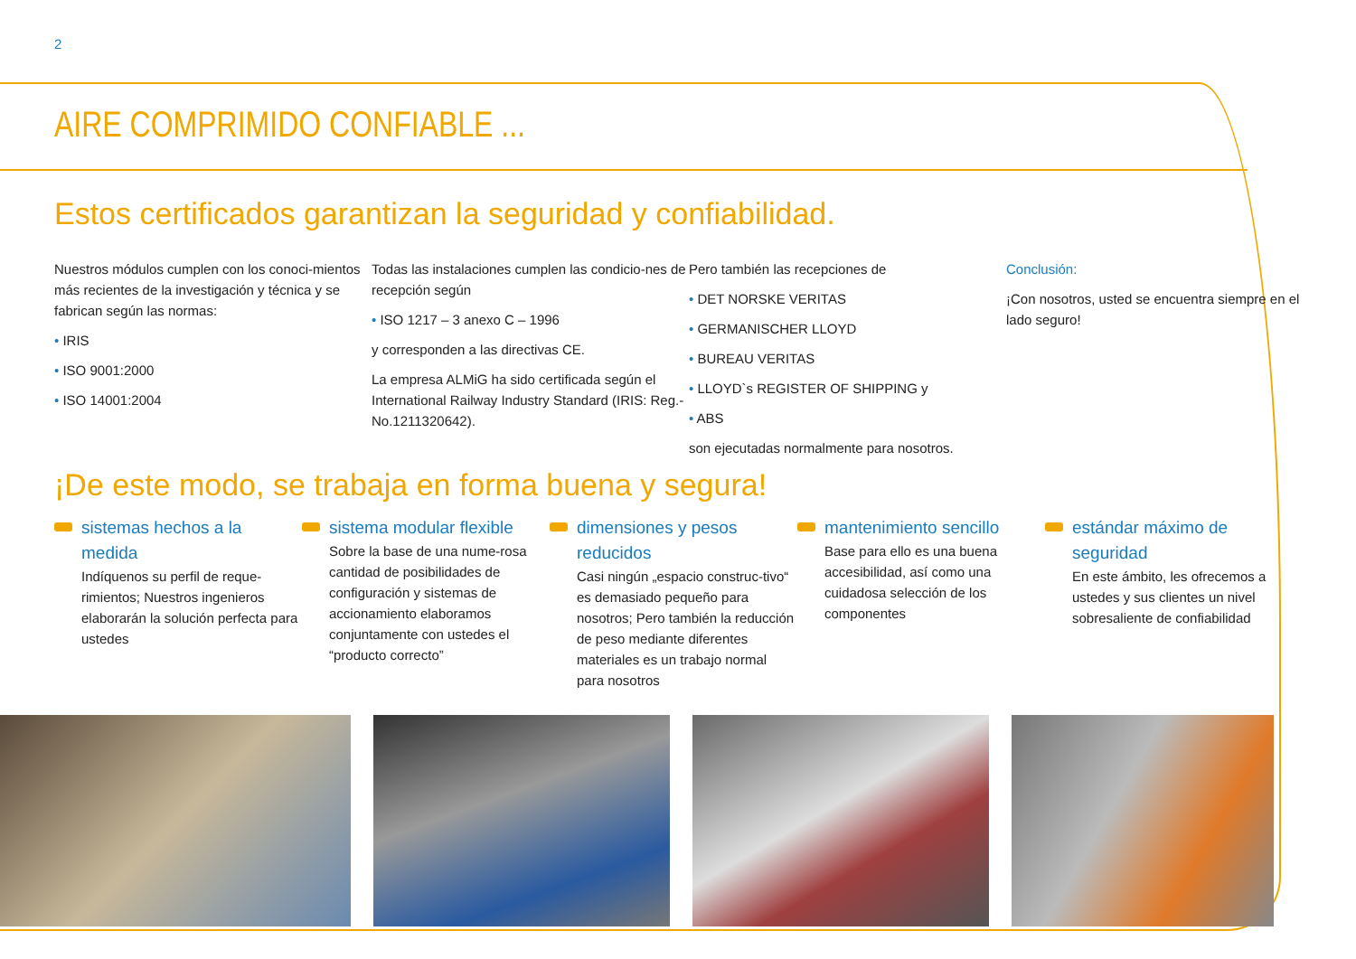2
AIRE COMPRIMIDO CONFIABLE ...
Estos certificados garantizan la seguridad y confiabilidad.
Nuestros módulos cumplen con los conoci-mientos más recientes de la investigación y técnica y se fabrican según las normas:
• IRIS
• ISO 9001:2000
• ISO 14001:2004
Todas las instalaciones cumplen las condicio-nes de recepción según
• ISO 1217 – 3 anexo C – 1996
y corresponden a las directivas CE.
La empresa ALMiG ha sido certificada según el International Railway Industry Standard (IRIS: Reg.-No.1211320642).
Pero también las recepciones de
• DET NORSKE VERITAS
• GERMANISCHER LLOYD
• BUREAU VERITAS
• LLOYD`s REGISTER OF SHIPPING y
• ABS
son ejecutadas normalmente para nosotros.
Conclusión:
¡Con nosotros, usted se encuentra siempre en el lado seguro!
¡De este modo, se trabaja en forma buena y segura!
sistemas hechos a la medida
Indíquenos su perfil de reque-rimientos; Nuestros ingenieros elaborarán la solución perfecta para ustedes
sistema modular flexible
Sobre la base de una nume-rosa cantidad de posibilidades de configuración y sistemas de accionamiento elaboramos conjuntamente con ustedes el “producto correcto”
dimensiones y pesos reducidos
Casi ningún „espacio construc-tivo“ es demasiado pequeño para nosotros; Pero también la reducción de peso mediante diferentes materiales es un trabajo normal para nosotros
mantenimiento sencillo
Base para ello es una buena accesibilidad, así como una cuidadosa selección de los componentes
estándar máximo de seguridad
En este ámbito, les ofrecemos a ustedes y sus clientes un nivel sobresaliente de confiabilidad